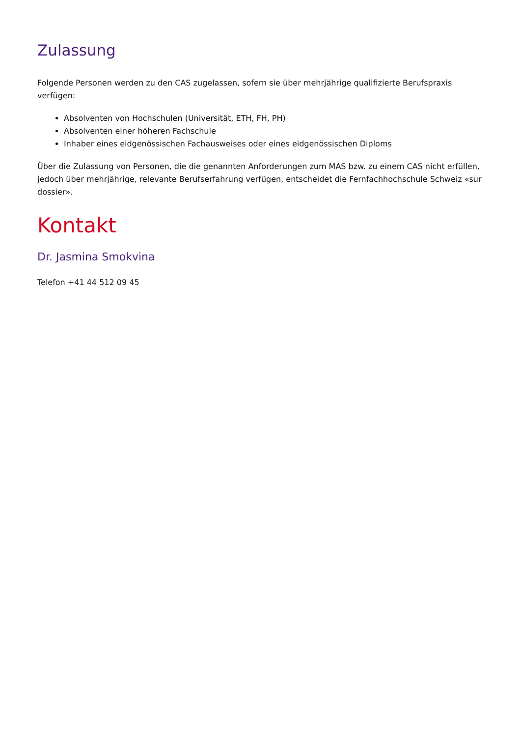Zulassung
Folgende Personen werden zu den CAS zugelassen, sofern sie über mehrjährige qualifizierte Berufspraxis verfügen:
Absolventen von Hochschulen (Universität, ETH, FH, PH)
Absolventen einer höheren Fachschule
Inhaber eines eidgenössischen Fachausweises oder eines eidgenössischen Diploms
Über die Zulassung von Personen, die die genannten Anforderungen zum MAS bzw. zu einem CAS nicht erfüllen, jedoch über mehrjährige, relevante Berufserfahrung verfügen, entscheidet die Fernfachhochschule Schweiz «sur dossier».
Kontakt
Dr. Jasmina Smokvina
Telefon +41 44 512 09 45